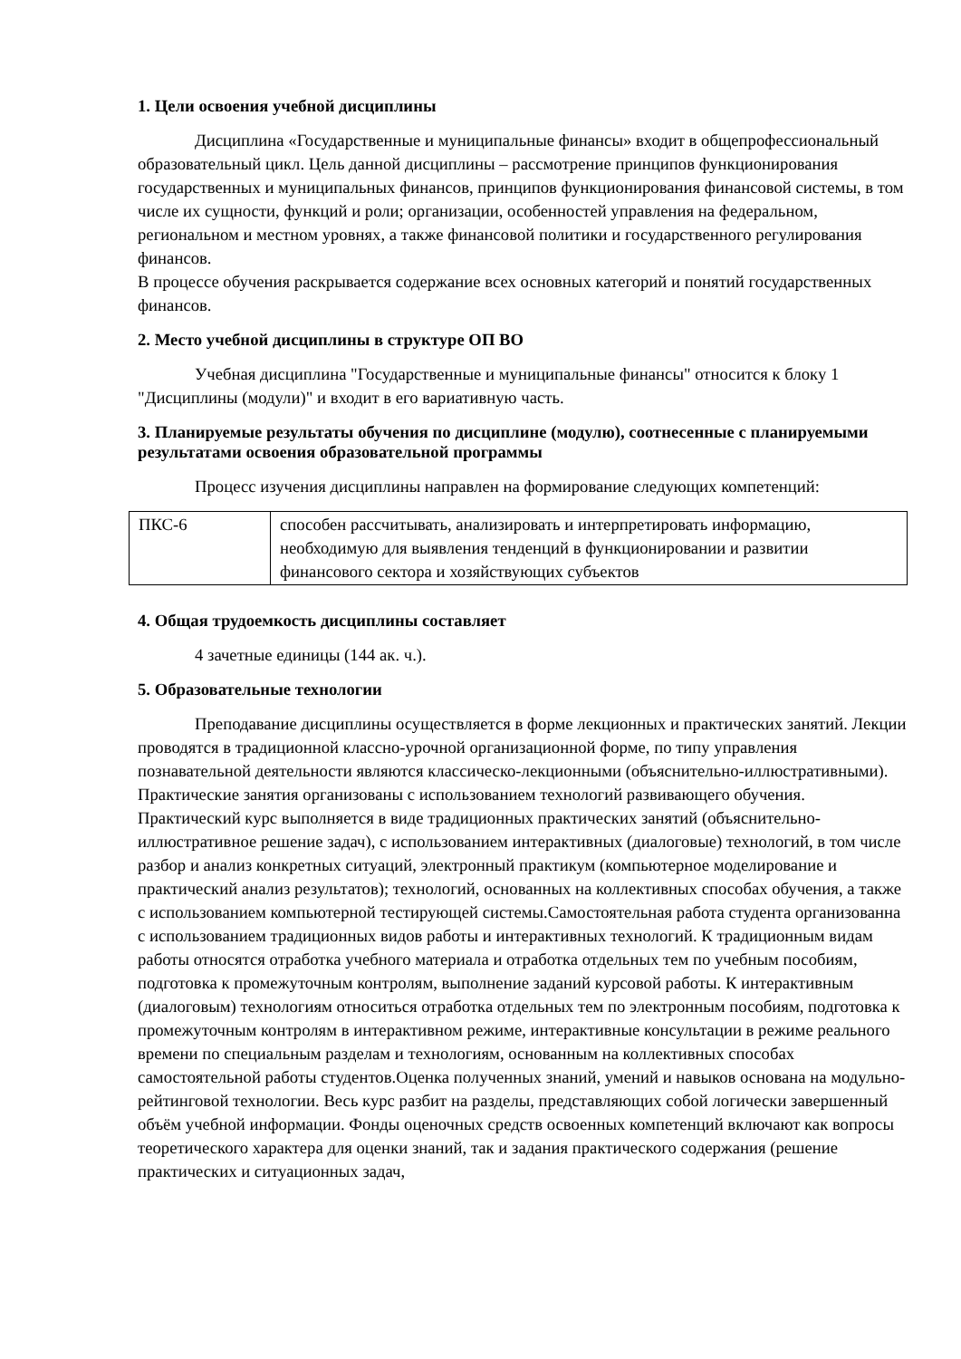1. Цели освоения учебной дисциплины
Дисциплина «Государственные и муниципальные финансы» входит в общепрофессиональный образовательный цикл. Цель данной дисциплины – рассмотрение принципов функционирования государственных и муниципальных финансов, принципов функционирования финансовой системы, в том числе их сущности, функций и роли; организации, особенностей управления на федеральном, региональном и местном уровнях, а также финансовой политики и государственного регулирования финансов.
В процессе обучения раскрывается содержание всех основных категорий и понятий государственных финансов.
2. Место учебной дисциплины в структуре ОП ВО
Учебная дисциплина "Государственные и муниципальные финансы" относится к блоку 1 "Дисциплины (модули)" и входит в его вариативную часть.
3. Планируемые результаты обучения по дисциплине (модулю), соотнесенные с планируемыми результатами освоения образовательной программы
Процесс изучения дисциплины направлен на формирование следующих компетенций:
| ПКС-6 | способен рассчитывать, анализировать и интерпретировать информацию, необходимую для выявления тенденций в функционировании и развитии финансового сектора и хозяйствующих субъектов |
4. Общая трудоемкость дисциплины составляет
4 зачетные единицы (144 ак. ч.).
5. Образовательные технологии
Преподавание дисциплины осуществляется в форме лекционных и практических занятий. Лекции проводятся в традиционной классно-урочной организационной форме, по типу управления познавательной деятельности являются классическо-лекционными (объяснительно-иллюстративными). Практические занятия организованы с использованием технологий развивающего обучения. Практический курс выполняется в виде традиционных практических занятий (объяснительно-иллюстративное решение задач), с использованием интерактивных (диалоговые) технологий, в том числе разбор и анализ конкретных ситуаций, электронный практикум (компьютерное моделирование и практический анализ результатов); технологий, основанных на коллективных способах обучения, а также с использованием компьютерной тестирующей системы.Самостоятельная работа студента организованна с использованием традиционных видов работы и интерактивных технологий. К традиционным видам работы относятся отработка учебного материала и отработка отдельных тем по учебным пособиям, подготовка к промежуточным контролям, выполнение заданий курсовой работы. К интерактивным (диалоговым) технологиям относиться отработка отдельных тем по электронным пособиям, подготовка к промежуточным контролям в интерактивном режиме, интерактивные консультации в режиме реального времени по специальным разделам и технологиям, основанным на коллективных способах самостоятельной работы студентов.Оценка полученных знаний, умений и навыков основана на модульно-рейтинговой технологии. Весь курс разбит на разделы, представляющих собой логически завершенный объём учебной информации. Фонды оценочных средств освоенных компетенций включают как вопросы теоретического характера для оценки знаний, так и задания практического содержания (решение практических и ситуационных задач,